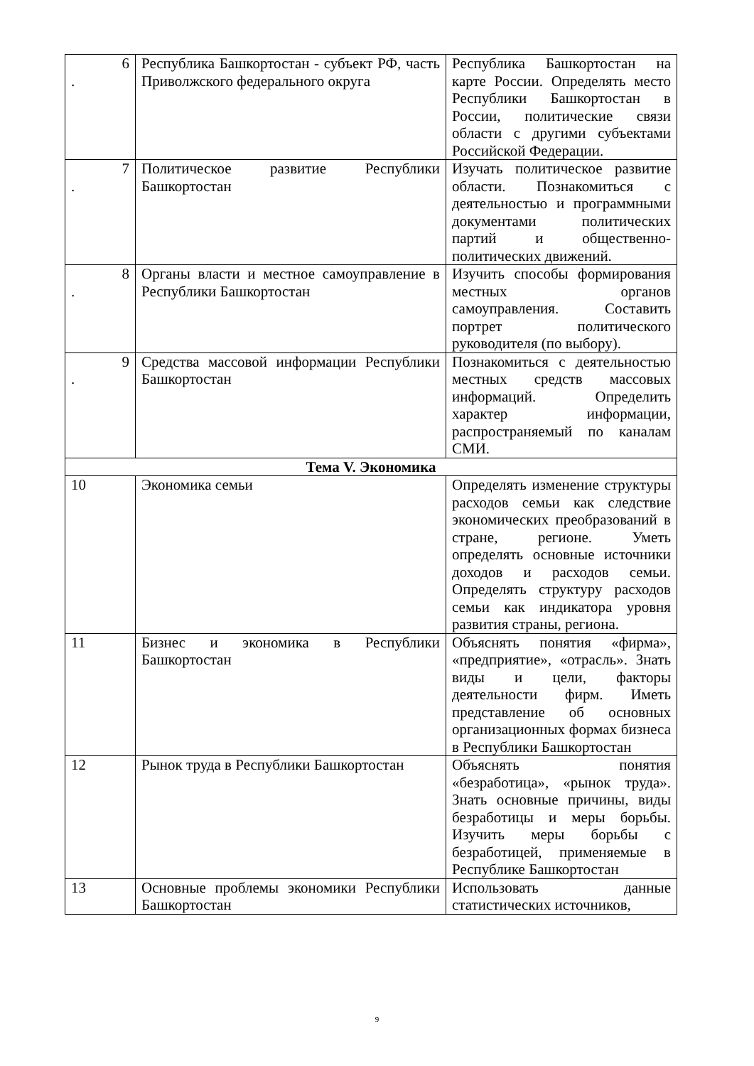| 6 . | Республика Башкортостан - субъект РФ, часть Приволжского федерального округа | Республика Башкортостан на карте России. Определять место Республики Башкортостан в России, политические связи области с другими субъектами Российской Федерации. |
| 7 . | Политическое развитие Республики Башкортостан | Изучать политическое развитие области. Познакомиться с деятельностью и программными документами политических партий и общественно-политических движений. |
| 8 . | Органы власти и местное самоуправление в Республики Башкортостан | Изучить способы формирования местных органов самоуправления. Составить портрет политического руководителя (по выбору). |
| 9 . | Средства массовой информации Республики Башкортостан | Познакомиться с деятельностью местных средств массовых информаций. Определить характер информации, распространяемый по каналам СМИ. |
| Тема V. Экономика | | |
| 10 | Экономика семьи | Определять изменение структуры расходов семьи как следствие экономических преобразований в стране, регионе. Уметь определять основные источники доходов и расходов семьи. Определять структуру расходов семьи как индикатора уровня развития страны, региона. |
| 11 | Бизнес и экономика в Республики Башкортостан | Объяснять понятия «фирма», «предприятие», «отрасль». Знать виды и цели, факторы деятельности фирм. Иметь представление об основных организационных формах бизнеса в Республики Башкортостан |
| 12 | Рынок труда в Республики Башкортостан | Объяснять понятия «безработица», «рынок труда». Знать основные причины, виды безработицы и меры борьбы. Изучить меры борьбы с безработицей, применяемые в Республике Башкортостан |
| 13 | Основные проблемы экономики Республики Башкортостан | Использовать данные статистических источников, |
9